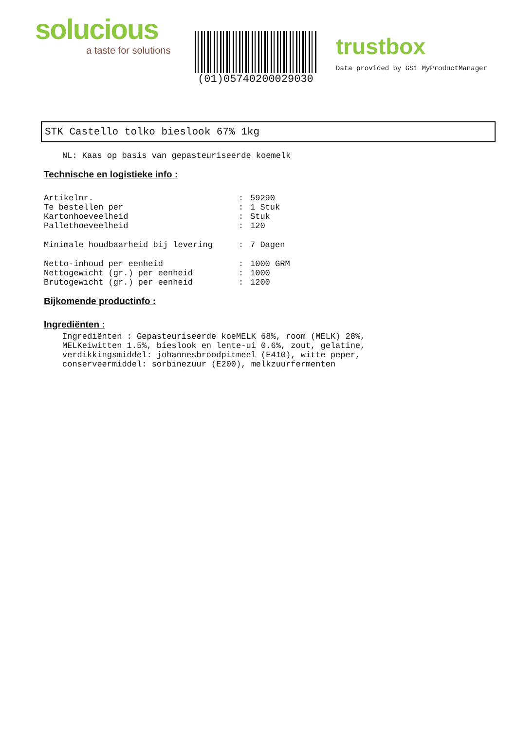solucious
a taste for solutions
(01)05740200029030
trustbox
Data provided by GS1 MyProductManager
STK Castello tolko bieslook 67% 1kg
NL: Kaas op basis van gepasteuriseerde koemelk
Technische en logistieke info :
| Artikelnr. | : | 59290 |
| Te bestellen per | : | 1 Stuk |
| Kartonhoeveelheid | : | Stuk |
| Pallethoeveelheid | : | 120 |
| Minimale houdbaarheid bij levering | : | 7 Dagen |
| Netto-inhoud per eenheid | : | 1000 GRM |
| Nettogewicht (gr.) per eenheid | : | 1000 |
| Brutogewicht (gr.) per eenheid | : | 1200 |
Bijkomende productinfo :
Ingrediënten :
Ingrediënten : Gepasteuriseerde koeMELK 68%, room (MELK) 28%,
MELKeiwitten 1.5%, bieslook en lente-ui 0.6%, zout, gelatine,
verdikkingsmiddel: johannesbroodpitmeel (E410), witte peper,
conserveermiddel: sorbinezuur (E200), melkzuurfermenten